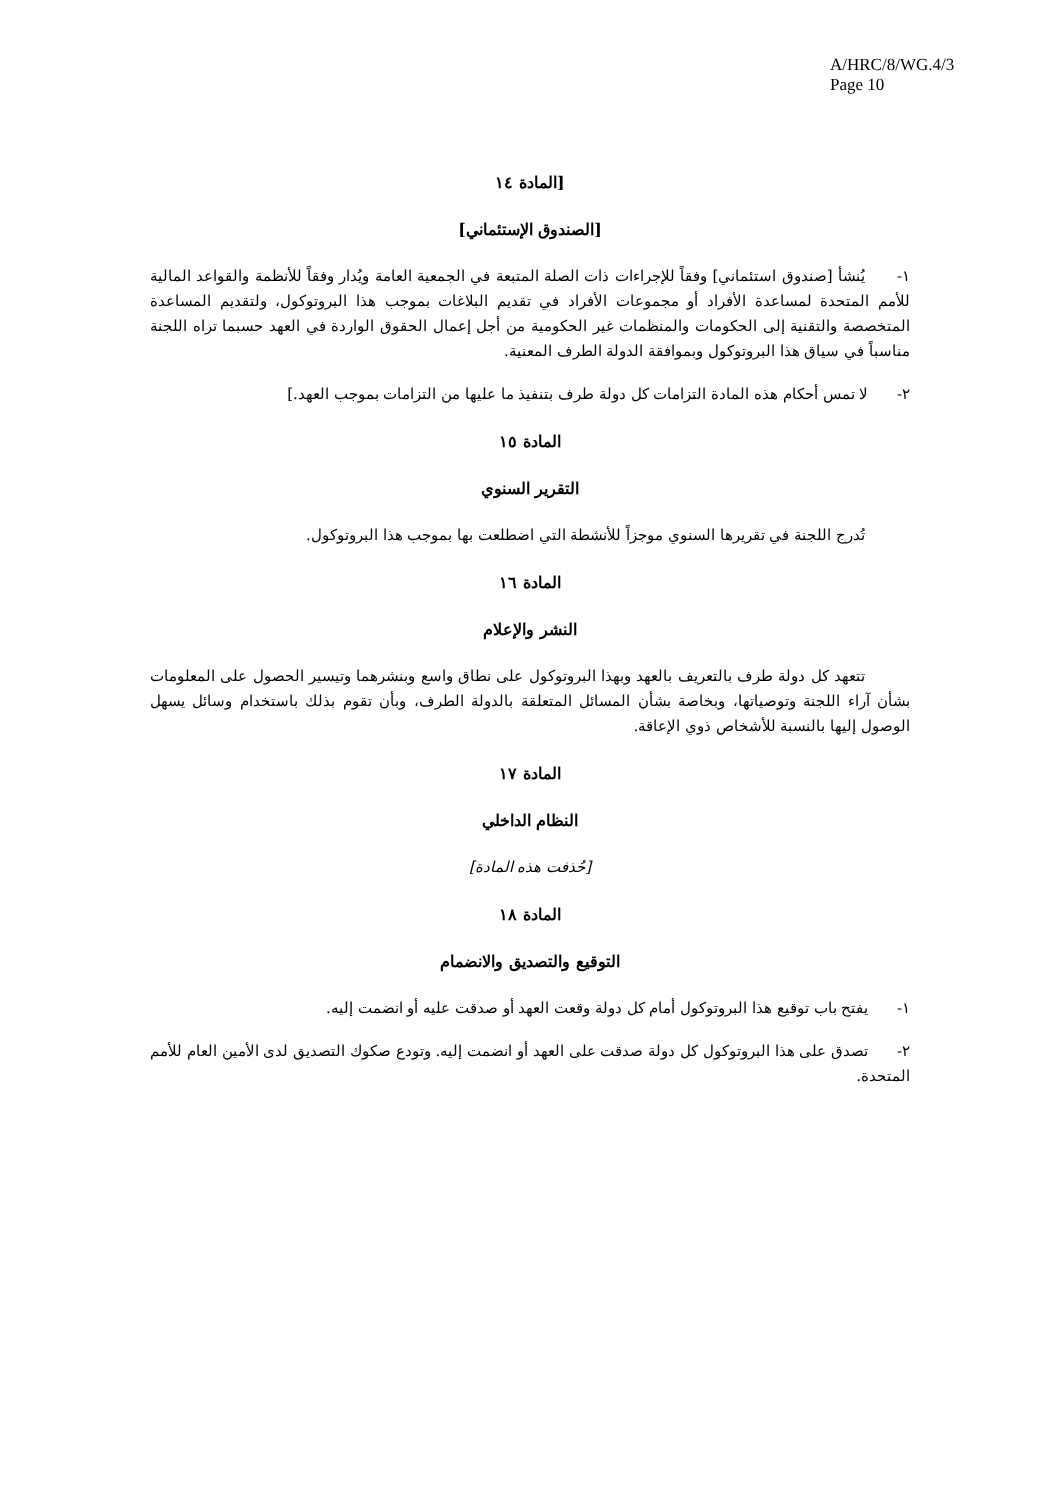A/HRC/8/WG.4/3
Page 10
[المادة ١٤
[الصندوق الإستئماني]
١- يُنشأ [صندوق استئماني] وفقاً للإجراءات ذات الصلة المتبعة في الجمعية العامة ويُدار وفقاً للأنظمة والقواعد المالية للأمم المتحدة لمساعدة الأفراد أو مجموعات الأفراد في تقديم البلاغات بموجب هذا البروتوكول، ولتقديم المساعدة المتخصصة والتقنية إلى الحكومات والمنظمات غير الحكومية من أجل إعمال الحقوق الواردة في العهد حسبما تراه اللجنة مناسباً في سياق هذا البروتوكول وبموافقة الدولة الطرف المعنية.
٢- لا تمس أحكام هذه المادة التزامات كل دولة طرف بتنفيذ ما عليها من التزامات بموجب العهد.]
المادة ١٥
التقرير السنوي
تُدرج اللجنة في تقريرها السنوي موجزاً للأنشطة التي اضطلعت بها بموجب هذا البروتوكول.
المادة ١٦
النشر والإعلام
تتعهد كل دولة طرف بالتعريف بالعهد وبهذا البروتوكول على نطاق واسع وبنشرهما وتيسير الحصول على المعلومات بشأن آراء اللجنة وتوصياتها، وبخاصة بشأن المسائل المتعلقة بالدولة الطرف، وبأن تقوم بذلك باستخدام وسائل يسهل الوصول إليها بالنسبة للأشخاص ذوي الإعاقة.
المادة ١٧
النظام الداخلي
[حُذفت هذه المادة]
المادة ١٨
التوقيع والتصديق والانضمام
١- يفتح باب توقيع هذا البروتوكول أمام كل دولة وقعت العهد أو صدقت عليه أو انضمت إليه.
٢- تصدق على هذا البروتوكول كل دولة صدقت على العهد أو انضمت إليه. وتودع صكوك التصديق لدى الأمين العام للأمم المتحدة.